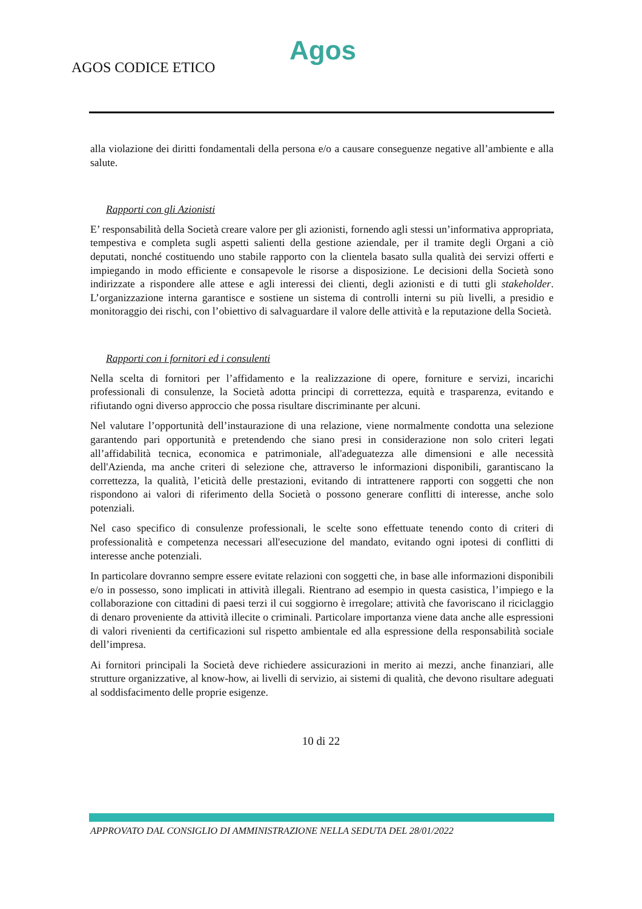AGOS CODICE ETICO
Agos
alla violazione dei diritti fondamentali della persona e/o a causare conseguenze negative all’ambiente e alla salute.
Rapporti con gli Azionisti
E’ responsabilità della Società creare valore per gli azionisti, fornendo agli stessi un’informativa appropriata, tempestiva e completa sugli aspetti salienti della gestione aziendale, per il tramite degli Organi a ciò deputati, nonché costituendo uno stabile rapporto con la clientela basato sulla qualità dei servizi offerti e impiegando in modo efficiente e consapevole le risorse a disposizione. Le decisioni della Società sono indirizzate a rispondere alle attese e agli interessi dei clienti, degli azionisti e di tutti gli stakeholder. L’organizzazione interna garantisce e sostiene un sistema di controlli interni su più livelli, a presidio e monitoraggio dei rischi, con l’obiettivo di salvaguardare il valore delle attività e la reputazione della Società.
Rapporti con i fornitori ed i consulenti
Nella scelta di fornitori per l’affidamento e la realizzazione di opere, forniture e servizi, incarichi professionali di consulenze, la Società adotta principi di correttezza, equità e trasparenza, evitando e rifiutando ogni diverso approccio che possa risultare discriminante per alcuni.
Nel valutare l’opportunità dell’instaurazione di una relazione, viene normalmente condotta una selezione garantendo pari opportunità e pretendendo che siano presi in considerazione non solo criteri legati all’affidabilità tecnica, economica e patrimoniale, all'adeguatezza alle dimensioni e alle necessità dell'Azienda, ma anche criteri di selezione che, attraverso le informazioni disponibili, garantiscano la correttezza, la qualità, l’eticità delle prestazioni, evitando di intrattenere rapporti con soggetti che non rispondono ai valori di riferimento della Società o possono generare conflitti di interesse, anche solo potenziali.
Nel caso specifico di consulenze professionali, le scelte sono effettuate tenendo conto di criteri di professionalità e competenza necessari all'esecuzione del mandato, evitando ogni ipotesi di conflitti di interesse anche potenziali.
In particolare dovranno sempre essere evitate relazioni con soggetti che, in base alle informazioni disponibili e/o in possesso, sono implicati in attività illegali. Rientrano ad esempio in questa casistica, l’impiego e la collaborazione con cittadini di paesi terzi il cui soggiorno è irregolare; attività che favoriscano il riciclaggio di denaro proveniente da attività illecite o criminali. Particolare importanza viene data anche alle espressioni di valori rivenienti da certificazioni sul rispetto ambientale ed alla espressione della responsabilità sociale dell’impresa.
Ai fornitori principali la Società deve richiedere assicurazioni in merito ai mezzi, anche finanziari, alle strutture organizzative, al know-how, ai livelli di servizio, ai sistemi di qualità, che devono risultare adeguati al soddisfacimento delle proprie esigenze.
10 di 22
APPROVATO DAL CONSIGLIO DI AMMINISTRAZIONE NELLA SEDUTA DEL 28/01/2022